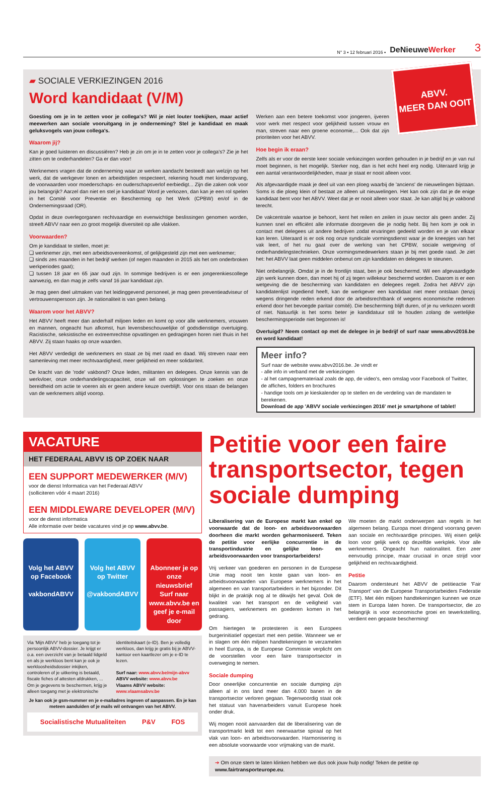N° 3 ▪ 12 februari 2016 ▪ DeNieuweWerker 3
ABVV.
MEER DAN OOIT
▰ SOCIALE VERKIEZINGEN 2016
Word kandidaat (V/M)
Goesting om je in te zetten voor je collega's? Wil je niet louter toekijken, maar actief meewerken aan sociale vooruitgang in je onderneming? Stel je kandidaat en maak geluksvogels van jouw collega's.
Waarom jij?
Kan je goed luisteren en discussiëren? Heb je zin om je in te zetten voor je collega's? Zie je het zitten om te onderhandelen? Ga er dan voor!
Werknemers vragen dat de onderneming waar ze werken aandacht besteedt aan welzijn op het werk, dat de werkgever lonen en arbeidstijden respecteert, rekening houdt met kinderopvang, de voorwaarden voor moederschaps- en ouderschapsverlof eerbiedigt... Zijn die zaken ook voor jou belangrijk? Aarzel dan niet en stel je kandidaat! Word je verkozen, dan kan je een rol spelen in het Comité voor Preventie en Bescherming op het Werk (CPBW) en/of in de Ondernemingsraad (OR).
Opdat in deze overlegorganen rechtvaardige en evenwichtige beslissingen genomen worden, streeft ABVV naar een zo groot mogelijk diversiteit op alle vlakken.
Voorwaarden?
Om je kandidaat te stellen, moet je:
❏ werknemer zijn, met een arbeidsovereenkomst, of gelijkgesteld zijn met een werknemer;
❏ sinds zes maanden in het bedrijf werken (of negen maanden in 2015 als het om onderbroken werkperiodes gaat);
❏ tussen 18 jaar en 65 jaar oud zijn. In sommige bedrijven is er een jongerenkiescollege aanwezig, en dan mag je zelfs vanaf 16 jaar kandidaat zijn.
Je mag geen deel uitmaken van het leidinggevend personeel, je mag geen preventieadviseur of vertrouwenspersoon zijn. Je nationaliteit is van geen belang.
Waarom voor het ABVV?
Het ABVV heeft meer dan anderhalf miljoen leden en komt op voor alle werknemers, vrouwen en mannen, ongeacht hun afkomst, hun levensbeschouwelijke of godsdienstige overtuiging. Racistische, seksistische en extreemrechtse opvattingen en gedragingen horen niet thuis in het ABVV. Zij staan haaks op onze waarden.
Het ABVV verdedigt de werknemers en staat ze bij met raad en daad. Wij streven naar een samenleving met meer rechtvaardigheid, meer gelijkheid en meer solidariteit.
De kracht van de 'rode' vakbond? Onze leden, militanten en delegees. Onze kennis van de werkvloer, onze onderhandelingscapaciteit, onze wil om oplossingen te zoeken en onze bereidheid om actie te voeren als er geen andere keuze overblijft. Voor ons staan de belangen van de werknemers altijd voorop.
Werken aan een betere toekomst voor jongeren, ijveren voor werk met respect voor gelijkheid tussen vrouw en man, streven naar een groene economie,... Ook dat zijn prioriteiten voor het ABVV.
Hoe begin ik eraan?
Zelfs als er voor de eerste keer sociale verkiezingen worden gehouden in je bedrijf en je van nul moet beginnen, is het mogelijk. Sterker nog, dan is het echt heel erg nodig. Uiteraard krijg je een aantal verantwoordelijkheden, maar je staat er nooit alleen voor.
Als afgevaardigde maak je deel uit van een ploeg waarbij de 'anciens' de nieuwelingen bijstaan. Soms is die ploeg klein of bestaat ze alleen uit nieuwelingen. Het kan ook zijn dat je de enige kandidaat bent voor het ABVV. Weet dat je er nooit alleen voor staat. Je kan altijd bij je vakbond terecht.
De vakcentrale waartoe je behoort, kent het reilen en zeilen in jouw sector als geen ander. Zij kunnen snel en efficiënt alle informatie doorgeven die je nodig hebt. Bij hen kom je ook in contact met delegees uit andere bedrijven zodat ervaringen gedeeld worden en je van elkaar kan leren. Uiteraard is er ook nog onze syndicale vormingsdienst waar je de kneepjes van het vak leert, of het nu gaat over de werking van het CPBW, sociale wetgeving of onderhandelingstechnieken. Onze vormingsmedewerkers staan je bij met goede raad. Je ziet het: het ABVV laat geen middelen onbenut om zijn kandidaten en delegees te steunen.
Niet onbelangrijk. Omdat je in de frontlijn staat, ben je ook beschermd. Wil een afgevaardigde zijn werk kunnen doen, dan moet hij of zij tegen willekeur beschermd worden. Daarom is er een wetgeving die de bescherming van kandidaten en delegees regelt. Zodra het ABVV zijn kandidatenlijst ingediend heeft, kan de werkgever een kandidaat niet meer ontslaan (tenzij wegens dringende reden erkend door de arbeidsrechtbank of wegens economische redenen erkend door het bevoegde paritair comité). Die bescherming blijft duren, of je nu verkozen wordt of niet. Natuurlijk is het soms beter je kandidatuur stil te houden zolang de wettelijke beschermingsperiode niet begonnen is!
Overtuigd? Neem contact op met de delegee in je bedrijf of surf naar www.abvv2016.be en word kandidaat!
Meer info?
Surf naar de website www.abvv2016.be. Je vindt er
- alle info in verband met de verkiezingen
- al het campagnemateriaal zoals de app, de video's, een omslag voor Facebook of Twitter, de affiches, folders en brochures
- handige tools om je kieskalender op te stellen en de verdeling van de mandaten te berekenen.
Download de app 'ABVV sociale verkiezingen 2016' met je smartphone of tablet!
VACATURE
HET FEDERAAL ABVV IS OP ZOEK NAAR
EEN SUPPORT MEDEWERKER (M/V)
voor de dienst Informatica van het Federaal ABVV
(solliciteren vóór 4 maart 2016)
EEN MIDDLEWARE DEVELOPER (M/V)
voor de dienst informatica
Alle informatie over beide vacatures vind je op www.abvv.be.
Volg het ABVV op Facebook
vakbondABVV
Volg het ABVV op Twitter
@vakbondABVV
Abonneer je op onze nieuwsbrief
Surf naar www.abvv.be en geef je e-mail door
Via 'Mijn ABVV' heb je toegang tot je persoonlijk ABVV-dossier. Je krijgt er o.a. een overzicht van je betaald lidgeld en als je werkloos bent kan je ook je werkloosheidsdossier inkijken, controleren of je uitkering is betaald, fiscale fiches of attesten afdrukken, ... Om je gegevens te beschermen, krijg je alleen toegang met je elektronische identiteitskaart (e-ID). Ben je volledig werkloos, dan krijg je gratis bij je ABVV-kantoor een kaartlezer om je e-ID te lezen.
Surf naar: www.abvv.be/mijn-abvv
ABVV website: www.abvv.be
Vlaams ABVV website: www.vlaamsabvv.be
Je kan ook je gsm-nummer en je e-mailadres ingeven of aanpassen. En je kan meteen aanduiden of je mails wil ontvangen van het ABVV.
Socialistische Mutualiteiten P&V FOS
Petitie voor een faire transportsector, tegen sociale dumping
Liberalisering van de Europese markt kan enkel op voorwaarde dat de loon- en arbeidsvoorwaarden doorheen die markt worden geharmoniseerd. Teken de petitie voor eerlijke concurrentie in de transportindustrie en gelijke loon- en arbeidsvoorwaarden voor transportarbeiders!
Vrij verkeer van goederen en personen in de Europese Unie mag nooit ten koste gaan van loon- en arbeidsvoorwaarden van Europese werknemers in het algemeen en van transportarbeiders in het bijzonder. Dit blijkt in de praktijk nog al te dikwijls het geval. Ook de kwaliteit van het transport en de veiligheid van passagiers, werknemers en goederen komen in het gedrang.
Om hiertegen te protesteren is een Europees burgerinitiatief opgestart met een petitie. Wanneer we er in slagen om één miljoen handtekeningen te verzamelen in heel Europa, is de Europese Commissie verplicht om de voorstellen voor een faire transportsector in overweging te nemen.
Sociale dumping
Door oneerlijke concurrentie en sociale dumping zijn alleen al in ons land meer dan 4.000 banen in de transportsector verloren gegaan. Tegenwoordig staat ook het statuut van havenarbeiders vanuit Europese hoek onder druk.
Wij mogen nooit aanvaarden dat de liberalisering van de transportmarkt leidt tot een neerwaartse spiraal op het vlak van loon- en arbeidsvoorwaarden. Harmonisering is een absolute voorwaarde voor vrijmaking van de markt.
We moeten de markt onderwerpen aan regels in het algemeen belang. Europa moet dringend voorrang geven aan sociale en rechtvaardige principes. Wij eisen gelijk loon voor gelijk werk op dezelfde werkplek. Voor alle werknemers. Ongeacht hun nationaliteit. Een zeer eenvoudig principe, maar cruciaal in onze strijd voor gelijkheid en rechtvaardigheid.
Petitie
Daarom ondersteunt het ABVV de petitieactie 'Fair Transport' van de Europese Transportarbeiders Federatie (ETF). Met één miljoen handtekeningen kunnen we onze stem in Europa laten horen. De transportsector, die zo belangrijk is voor economische groei en tewerkstelling, verdient een gepaste bescherming!
➔ Om onze stem te laten klinken hebben we dus ook jouw hulp nodig! Teken de petitie op www.fairtransporteurope.eu.